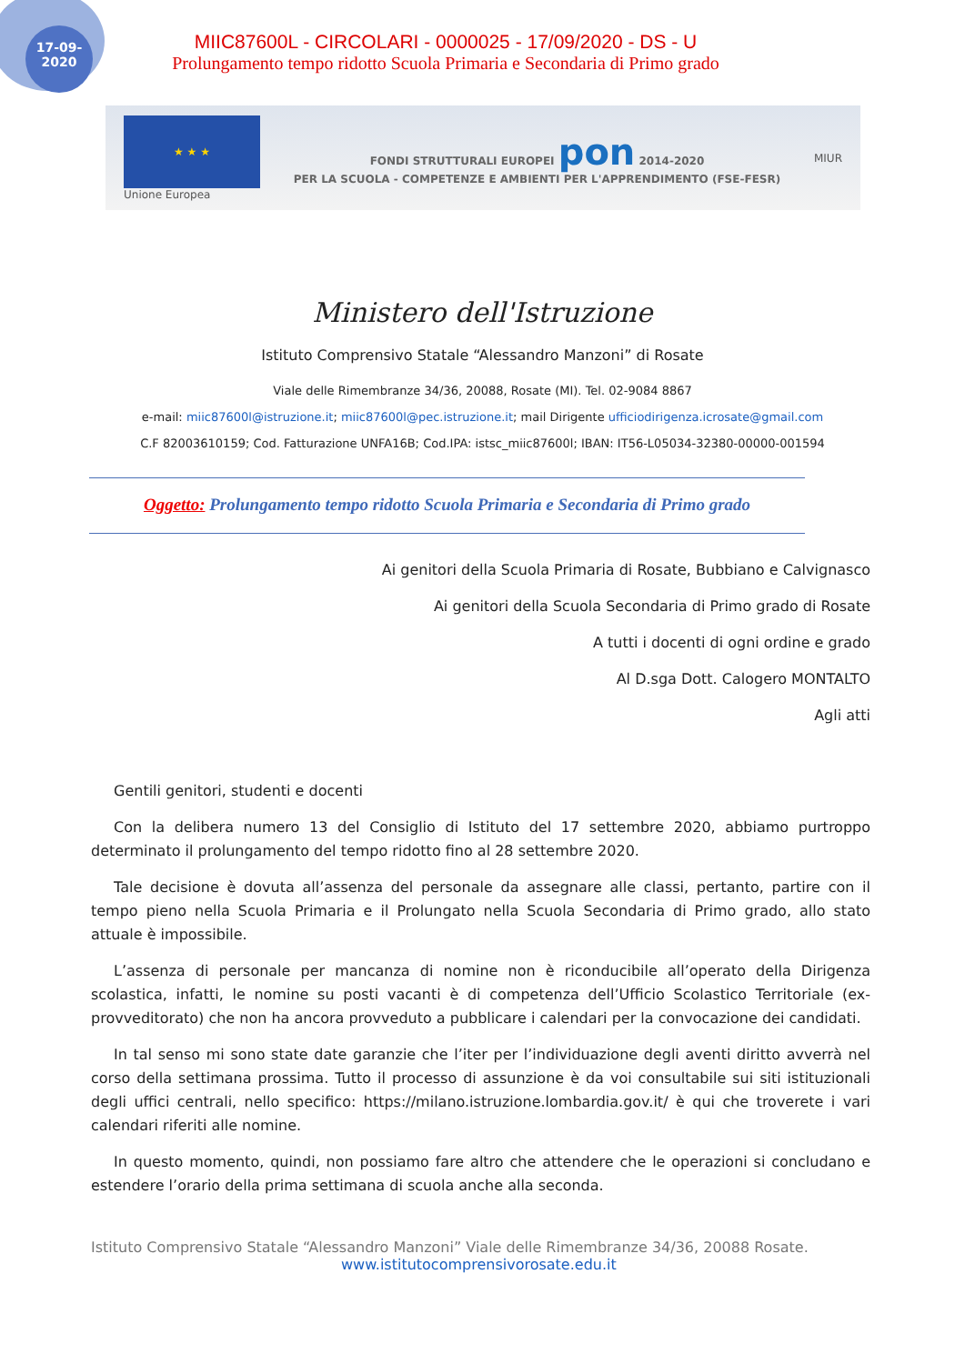17-09-
2020
MIIC87600L - CIRCOLARI - 0000025 - 17/09/2020 - DS - U
Prolungamento tempo ridotto Scuola Primaria e Secondaria di Primo grado
★ ★ ★
Unione Europea
FONDI STRUTTURALI EUROPEI pon 2014-2020
PER LA SCUOLA - COMPETENZE E AMBIENTI PER L'APPRENDIMENTO (FSE-FESR)
MIUR
Ministero dell'Istruzione
Istituto Comprensivo Statale “Alessandro Manzoni” di Rosate
Viale delle Rimembranze 34/36, 20088, Rosate (MI). Tel. 02-9084 8867
e-mail: miic87600l@istruzione.it; miic87600l@pec.istruzione.it; mail Dirigente ufficiodirigenza.icrosate@gmail.com
C.F 82003610159; Cod. Fatturazione UNFA16B; Cod.IPA: istsc_miic87600l; IBAN: IT56-L05034-32380-00000-001594
Oggetto: Prolungamento tempo ridotto Scuola Primaria e Secondaria di Primo grado
Ai genitori della Scuola Primaria di Rosate, Bubbiano e Calvignasco
Ai genitori della Scuola Secondaria di Primo grado di Rosate
A tutti i docenti di ogni ordine e grado
Al D.sga Dott. Calogero MONTALTO
Agli atti
Gentili genitori, studenti e docenti
Con la delibera numero 13 del Consiglio di Istituto del 17 settembre 2020, abbiamo purtroppo determinato il prolungamento del tempo ridotto fino al 28 settembre 2020.
Tale decisione è dovuta all’assenza del personale da assegnare alle classi, pertanto, partire con il tempo pieno nella Scuola Primaria e il Prolungato nella Scuola Secondaria di Primo grado, allo stato attuale è impossibile.
L’assenza di personale per mancanza di nomine non è riconducibile all’operato della Dirigenza scolastica, infatti, le nomine su posti vacanti è di competenza dell’Ufficio Scolastico Territoriale (ex-provveditorato) che non ha ancora provveduto a pubblicare i calendari per la convocazione dei candidati.
In tal senso mi sono state date garanzie che l’iter per l’individuazione degli aventi diritto avverrà nel corso della settimana prossima. Tutto il processo di assunzione è da voi consultabile sui siti istituzionali degli uffici centrali, nello specifico: https://milano.istruzione.lombardia.gov.it/ è qui che troverete i vari calendari riferiti alle nomine.
In questo momento, quindi, non possiamo fare altro che attendere che le operazioni si concludano e estendere l’orario della prima settimana di scuola anche alla seconda.
Istituto Comprensivo Statale “Alessandro Manzoni” Viale delle Rimembranze 34/36, 20088 Rosate.
www.istitutocomprensivorosate.edu.it